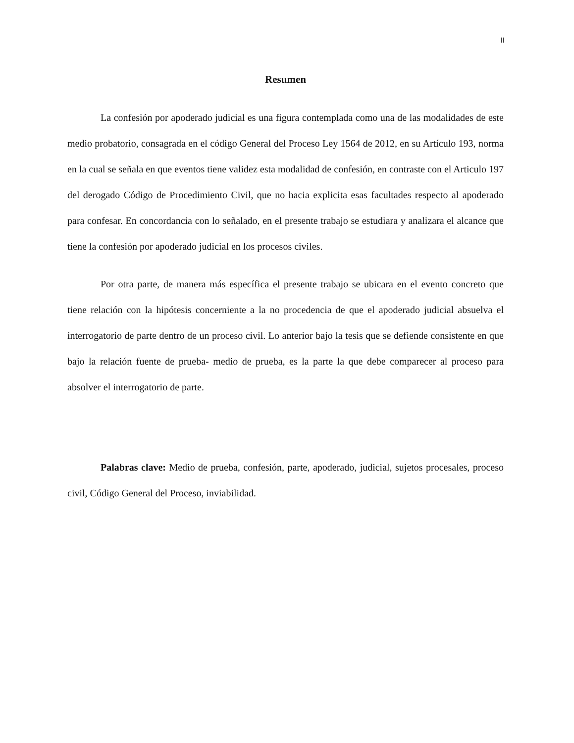II
Resumen
La confesión por apoderado judicial es una figura contemplada como una de las modalidades de este medio probatorio, consagrada en el código General del Proceso Ley 1564 de 2012, en su Artículo 193, norma en la cual se señala en que eventos tiene validez esta modalidad de confesión, en contraste con el Articulo 197 del derogado Código de Procedimiento Civil, que no hacia explicita esas facultades respecto al apoderado para confesar. En concordancia con lo señalado, en el presente trabajo se estudiara y analizara el alcance que tiene la confesión por apoderado judicial en los procesos civiles.
Por otra parte, de manera más específica el presente trabajo se ubicara en el evento concreto que tiene relación con la hipótesis concerniente a la no procedencia de que el apoderado judicial absuelva el interrogatorio de parte dentro de un proceso civil. Lo anterior bajo la tesis que se defiende consistente en que bajo la relación fuente de prueba- medio de prueba, es la parte la que debe comparecer al proceso para absolver el interrogatorio de parte.
Palabras clave: Medio de prueba, confesión, parte, apoderado, judicial, sujetos procesales, proceso civil, Código General del Proceso, inviabilidad.